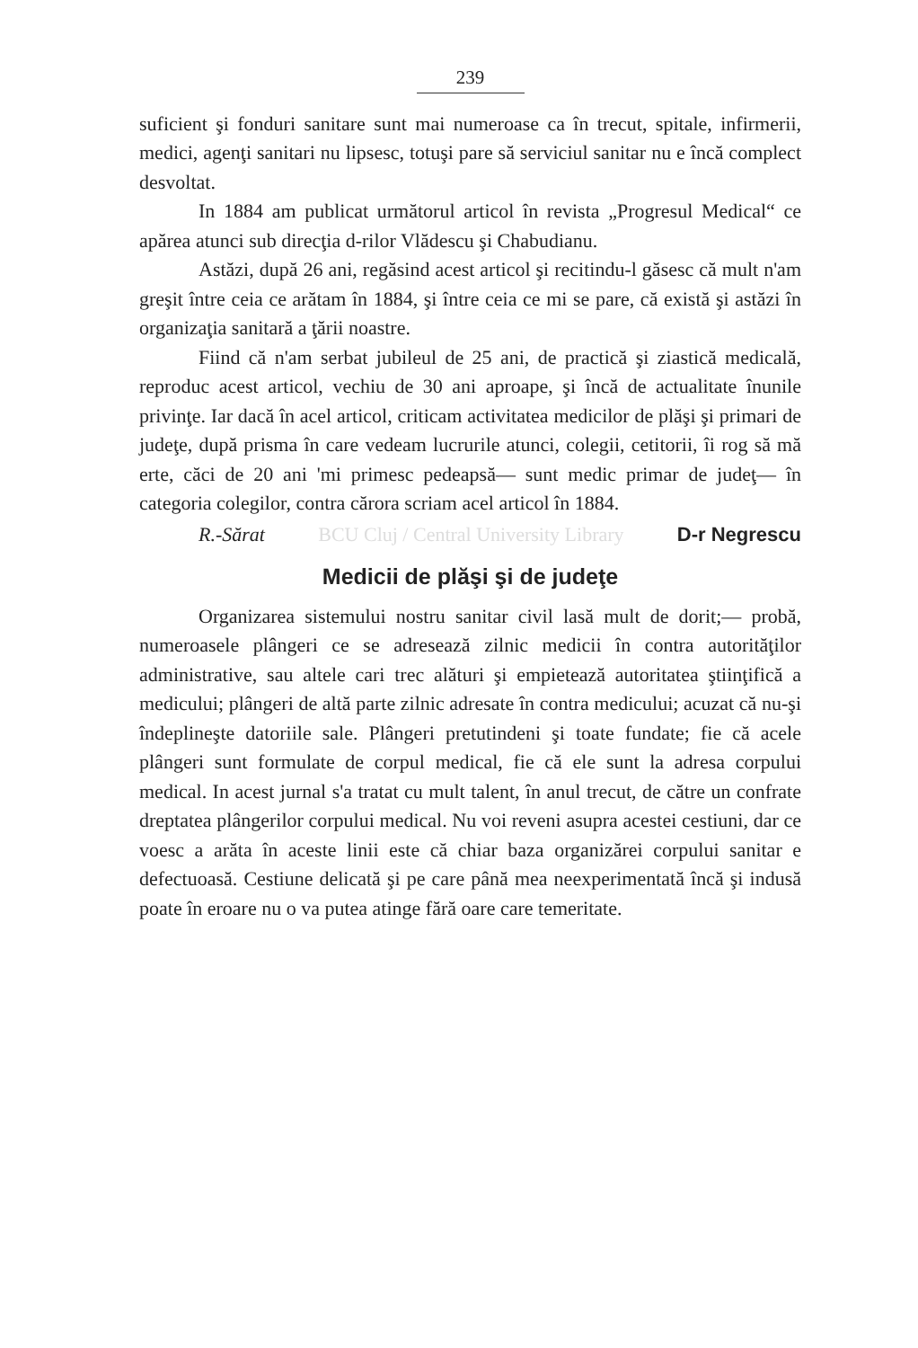239
suficient şi fonduri sanitare sunt mai numeroase ca în trecut, spitale, infirmerii, medici, agenţi sanitari nu lipsesc, totuşi pare să serviciul sanitar nu e încă complect desvoltat.
In 1884 am publicat următorul articol în revista „Progresul Medical“ ce apărea atunci sub direcţia d-rilor Vlădescu şi Chabudianu.
Astăzi, după 26 ani, regăsind acest articol şi recitindu-l găsesc că mult n'am greşit între ceia ce arătam în 1884, şi între ceia ce mi se pare, că există şi astăzi în organizaţia sanitară a ţării noastre.
Fiind că n'am serbat jubileul de 25 ani, de practică şi ziastică medicală, reproduc acest articol, vechiu de 30 ani aproape, şi încă de actualitate înunile privinţe. Iar dacă în acel articol, criticam activitatea medicilor de plăşi şi primari de judeţe, după prisma în care vedeam lucrurile atunci, colegii, cetitorii, îi rog să mă erte, căci de 20 ani 'mi primesc pedeapsă— sunt medic primar de judeţ— în categoria colegilor, contra cărora scriam acel articol în 1884.
R.-Sărat BCU Cluj / Central University Library D-r Negrescu
Medicii de plăşi şi de judeţe
Organizarea sistemului nostru sanitar civil lasă mult de dorit;— probă, numeroasele plângeri ce se adresează zilnic medicii în contra autorităţilor administrative, sau altele cari trec alături şi empietează autoritatea ştiinţifică a medicului; plângeri de altă parte zilnic adresate în contra medicului; acuzat că nu-şi îndeplineşte datoriile sale. Plângeri pretutindeni şi toate fundate; fie că acele plângeri sunt formulate de corpul medical, fie că ele sunt la adresa corpului medical. In acest jurnal s'a tratat cu mult talent, în anul trecut, de către un confrate dreptatea plângerilor corpului medical. Nu voi reveni asupra acestei cestiuni, dar ce voesc a arăta în aceste linii este că chiar baza organizărei corpului sanitar e defectuoasă. Cestiune delicată şi pe care până mea neexperimentată încă şi indusă poate în eroare nu o va putea atinge fără oare care temeritate.